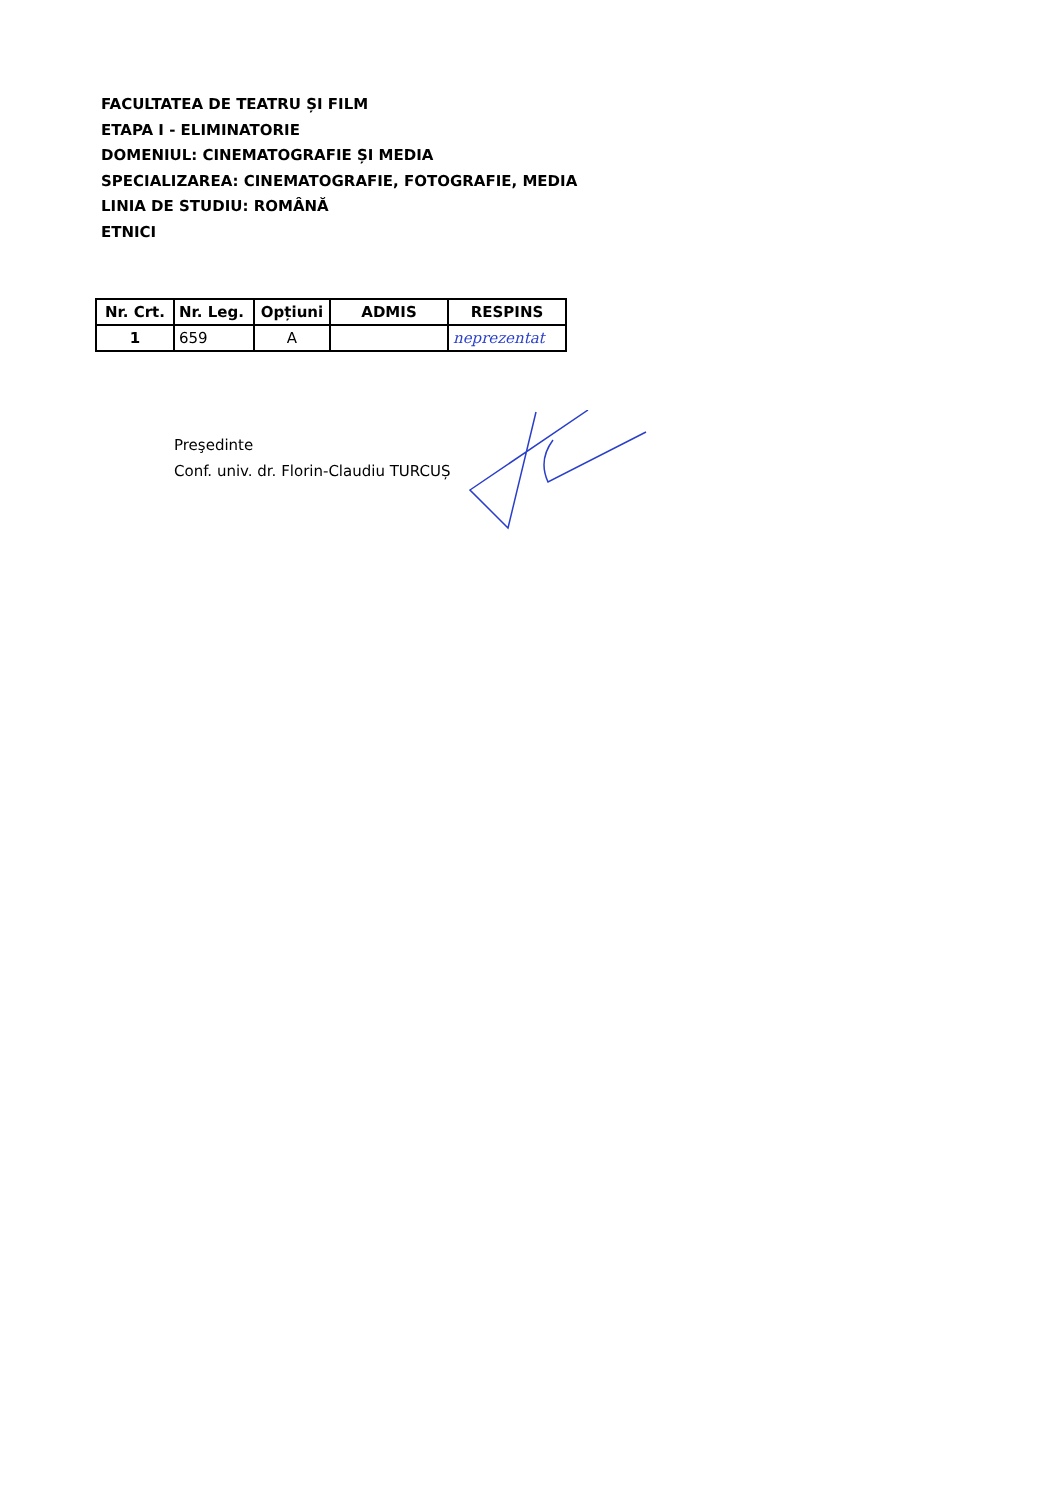FACULTATEA DE TEATRU ȘI FILM
ETAPA I - ELIMINATORIE
DOMENIUL: CINEMATOGRAFIE ȘI MEDIA
SPECIALIZAREA: CINEMATOGRAFIE, FOTOGRAFIE, MEDIA
LINIA DE STUDIU: ROMÂNĂ
ETNICI
| Nr. Crt. | Nr. Leg. | Opțiuni | ADMIS | RESPINS |
| --- | --- | --- | --- | --- |
| 1 | 659 | A | | neprezentat |
Preşedinte
Conf. univ. dr. Florin-Claudiu TURCUȘ